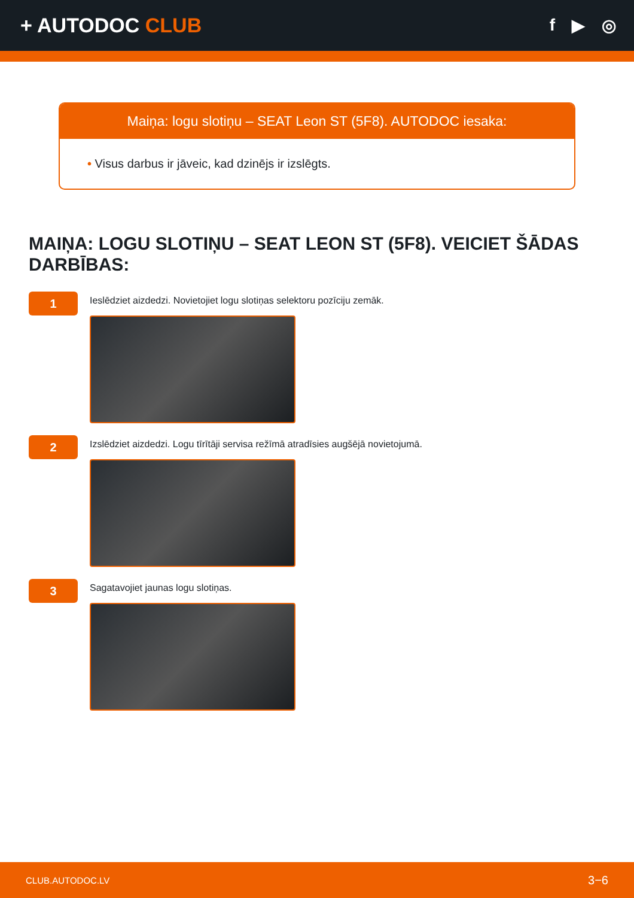+ AUTODOC CLUB
f ▶ ◎
Maiņa: logu slotiņu – SEAT Leon ST (5F8). AUTODOC iesaka:
• Visus darbus ir jāveic, kad dzinējs ir izslēgts.
MAIŅA: LOGU SLOTIŅU – SEAT LEON ST (5F8). VEICIET ŠĀDAS DARBĪBAS:
1
Ieslēdziet aizdedzi. Novietojiet logu slotiņas selektoru pozīciju zemāk.
2
Izslēdziet aizdedzi. Logu tīrītāji servisa režīmā atradīsies augšējā novietojumā.
3
Sagatavojiet jaunas logu slotiņas.
CLUB.AUTODOC.LV 3−6